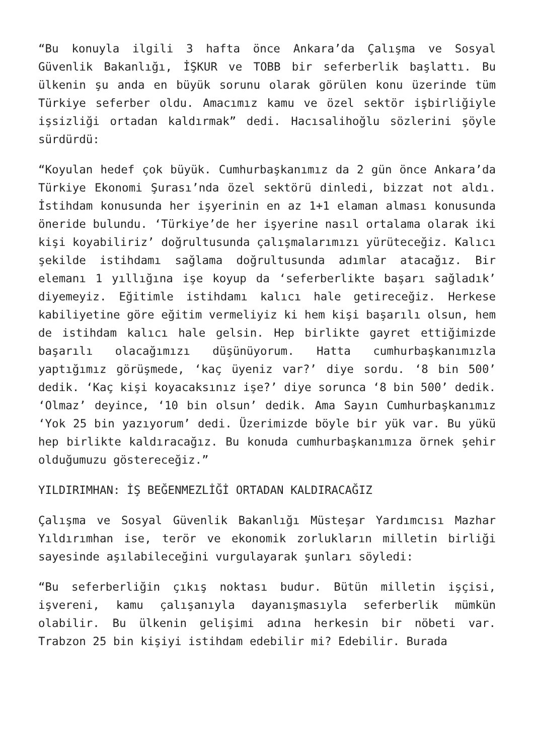“Bu konuyla ilgili 3 hafta önce Ankara’da Çalışma ve Sosyal Güvenlik Bakanlığı, İŞKUR ve TOBB bir seferberlik başlattı. Bu ülkenin şu anda en büyük sorunu olarak görülen konu üzerinde tüm Türkiye seferber oldu. Amacımız kamu ve özel sektör işbirliğiyle işsizliği ortadan kaldırmak” dedi. Hacısalihoğlu sözlerini şöyle sürdürdü:
“Koyulan hedef çok büyük. Cumhurbaşkanımız da 2 gün önce Ankara’da Türkiye Ekonomi Şurası’nda özel sektörü dinledi, bizzat not aldı. İstihdam konusunda her işyerinin en az 1+1 elaman alması konusunda öneride bulundu. ‘Türkiye’de her işyerine nasıl ortalama olarak iki kişi koyabiliriz’ doğrultusunda çalışmalarımızı yürüteceğiz. Kalıcı şekilde istihdamı sağlama doğrultusunda adımlar atacağız. Bir elemanı 1 yıllığına işe koyup da ‘seferberlikte başarı sağladık’ diyemeyiz. Eğitimle istihdamı kalıcı hale getireceğiz. Herkese kabiliyetine göre eğitim vermeliyiz ki hem kişi başarılı olsun, hem de istihdam kalıcı hale gelsin. Hep birlikte gayret ettiğimizde başarılı olacağımızı düşünüyorum. Hatta cumhurbaşkanımızla yaptığımız görüşmede, ‘kaç üyeniz var?’ diye sordu. ‘8 bin 500’ dedik. ‘Kaç kişi koyacaksınız işe?’ diye sorunca ‘8 bin 500’ dedik. ‘Olmaz’ deyince, ‘10 bin olsun’ dedik. Ama Sayın Cumhurbaşkanımız ‘Yok 25 bin yazıyorum’ dedi. Üzerimizde böyle bir yük var. Bu yükü hep birlikte kaldıracağız. Bu konuda cumhurbaşkanımıza örnek şehir olduğumuzu göstereceğiz.”
YILDIRIMHAN: İŞ BEĞENMEZLİĞİ ORTADAN KALDIRACAĞIZ
Çalışma ve Sosyal Güvenlik Bakanlığı Müsteşar Yardımcısı Mazhar Yıldırımhan ise, terör ve ekonomik zorlukların milletin birliği sayesinde aşılabileceğini vurgulayarak şunları söyledi:
“Bu seferberliğin çıkış noktası budur. Bütün milletin işçisi, işvereni, kamu çalışanıyla dayanışmasıyla seferberlik mümkün olabilir. Bu ülkenin gelişimi adına herkesin bir nöbeti var. Trabzon 25 bin kişiyi istihdam edebilir mi? Edebilir. Burada